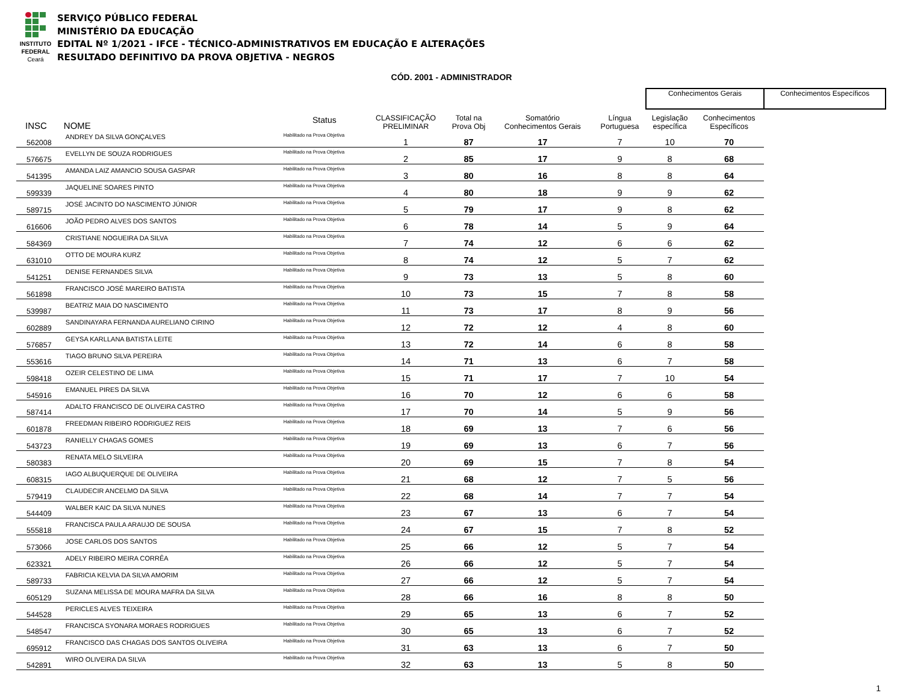INSTITUTO
FEDERAL
Ceará
SERVIÇO PÚBLICO FEDERAL
MINISTÉRIO DA EDUCAÇÃO
EDITAL Nº 1/2021 - IFCE - TÉCNICO-ADMINISTRATIVOS EM EDUCAÇÃO E ALTERAÇÕES
RESULTADO DEFINITIVO DA PROVA OBJETIVA - NEGROS
CÓD. 2001 - ADMINISTRADOR
| | | | | | | | Conhecimentos Gerais | | Conhecimentos Específicos |
| --- | --- | --- | --- | --- | --- | --- | --- | --- | --- |
| INSC | NOME | Status | CLASSIFICAÇÃO PRELIMINAR | Total na Prova Obj | Somatório Conhecimentos Gerais | Língua Portuguesa | Legislação específica | Conhecimentos Específicos | |
| 562008 | ANDREY DA SILVA GONÇALVES | Habilitado na Prova Objetiva | 1 | 87 | 17 | 7 | 10 | 70 | |
| 576675 | EVELLYN DE SOUZA RODRIGUES | Habilitado na Prova Objetiva | 2 | 85 | 17 | 9 | 8 | 68 | |
| 541395 | AMANDA LAIZ AMANCIO SOUSA GASPAR | Habilitado na Prova Objetiva | 3 | 80 | 16 | 8 | 8 | 64 | |
| 599339 | JAQUELINE SOARES PINTO | Habilitado na Prova Objetiva | 4 | 80 | 18 | 9 | 9 | 62 | |
| 589715 | JOSÉ JACINTO DO NASCIMENTO JÚNIOR | Habilitado na Prova Objetiva | 5 | 79 | 17 | 9 | 8 | 62 | |
| 616606 | JOÃO PEDRO ALVES DOS SANTOS | Habilitado na Prova Objetiva | 6 | 78 | 14 | 5 | 9 | 64 | |
| 584369 | CRISTIANE NOGUEIRA DA SILVA | Habilitado na Prova Objetiva | 7 | 74 | 12 | 6 | 6 | 62 | |
| 631010 | OTTO DE MOURA KURZ | Habilitado na Prova Objetiva | 8 | 74 | 12 | 5 | 7 | 62 | |
| 541251 | DENISE FERNANDES SILVA | Habilitado na Prova Objetiva | 9 | 73 | 13 | 5 | 8 | 60 | |
| 561898 | FRANCISCO JOSÉ MAREIRO BATISTA | Habilitado na Prova Objetiva | 10 | 73 | 15 | 7 | 8 | 58 | |
| 539987 | BEATRIZ MAIA DO NASCIMENTO | Habilitado na Prova Objetiva | 11 | 73 | 17 | 8 | 9 | 56 | |
| 602889 | SANDINAYARA FERNANDA AURELIANO CIRINO | Habilitado na Prova Objetiva | 12 | 72 | 12 | 4 | 8 | 60 | |
| 576857 | GEYSA KARLLANA BATISTA LEITE | Habilitado na Prova Objetiva | 13 | 72 | 14 | 6 | 8 | 58 | |
| 553616 | TIAGO BRUNO SILVA PEREIRA | Habilitado na Prova Objetiva | 14 | 71 | 13 | 6 | 7 | 58 | |
| 598418 | OZEIR CELESTINO DE LIMA | Habilitado na Prova Objetiva | 15 | 71 | 17 | 7 | 10 | 54 | |
| 545916 | EMANUEL PIRES DA SILVA | Habilitado na Prova Objetiva | 16 | 70 | 12 | 6 | 6 | 58 | |
| 587414 | ADALTO FRANCISCO DE OLIVEIRA CASTRO | Habilitado na Prova Objetiva | 17 | 70 | 14 | 5 | 9 | 56 | |
| 601878 | FREEDMAN RIBEIRO RODRIGUEZ REIS | Habilitado na Prova Objetiva | 18 | 69 | 13 | 7 | 6 | 56 | |
| 543723 | RANIELLY CHAGAS GOMES | Habilitado na Prova Objetiva | 19 | 69 | 13 | 6 | 7 | 56 | |
| 580383 | RENATA MELO SILVEIRA | Habilitado na Prova Objetiva | 20 | 69 | 15 | 7 | 8 | 54 | |
| 608315 | IAGO ALBUQUERQUE DE OLIVEIRA | Habilitado na Prova Objetiva | 21 | 68 | 12 | 7 | 5 | 56 | |
| 579419 | CLAUDECIR ANCELMO DA SILVA | Habilitado na Prova Objetiva | 22 | 68 | 14 | 7 | 7 | 54 | |
| 544409 | WALBER KAIC DA SILVA NUNES | Habilitado na Prova Objetiva | 23 | 67 | 13 | 6 | 7 | 54 | |
| 555818 | FRANCISCA PAULA ARAUJO DE SOUSA | Habilitado na Prova Objetiva | 24 | 67 | 15 | 7 | 8 | 52 | |
| 573066 | JOSE CARLOS DOS SANTOS | Habilitado na Prova Objetiva | 25 | 66 | 12 | 5 | 7 | 54 | |
| 623321 | ADELY RIBEIRO MEIRA CORRÊA | Habilitado na Prova Objetiva | 26 | 66 | 12 | 5 | 7 | 54 | |
| 589733 | FABRICIA KELVIA DA SILVA AMORIM | Habilitado na Prova Objetiva | 27 | 66 | 12 | 5 | 7 | 54 | |
| 605129 | SUZANA MELISSA DE MOURA MAFRA DA SILVA | Habilitado na Prova Objetiva | 28 | 66 | 16 | 8 | 8 | 50 | |
| 544528 | PERICLES ALVES TEIXEIRA | Habilitado na Prova Objetiva | 29 | 65 | 13 | 6 | 7 | 52 | |
| 548547 | FRANCISCA SYONARA MORAES RODRIGUES | Habilitado na Prova Objetiva | 30 | 65 | 13 | 6 | 7 | 52 | |
| 695912 | FRANCISCO DAS CHAGAS DOS SANTOS OLIVEIRA | Habilitado na Prova Objetiva | 31 | 63 | 13 | 6 | 7 | 50 | |
| 542891 | WIRO OLIVEIRA DA SILVA | Habilitado na Prova Objetiva | 32 | 63 | 13 | 5 | 8 | 50 | |
1